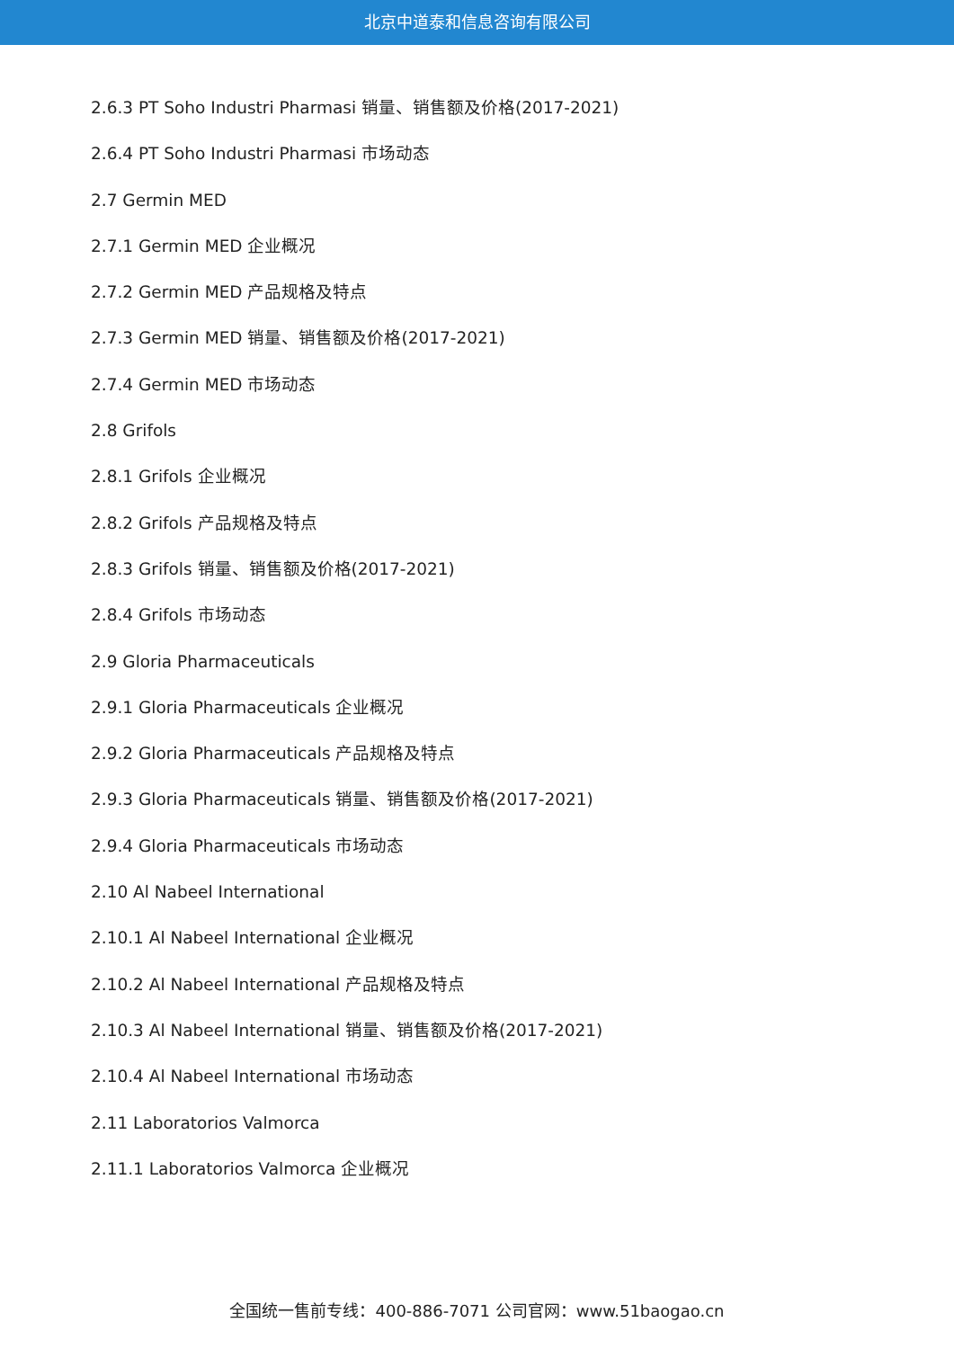北京中道泰和信息咨询有限公司
2.6.3 PT Soho Industri Pharmasi 销量、销售额及价格(2017-2021)
2.6.4 PT Soho Industri Pharmasi 市场动态
2.7 Germin MED
2.7.1 Germin MED 企业概况
2.7.2 Germin MED 产品规格及特点
2.7.3 Germin MED 销量、销售额及价格(2017-2021)
2.7.4 Germin MED 市场动态
2.8 Grifols
2.8.1 Grifols 企业概况
2.8.2 Grifols 产品规格及特点
2.8.3 Grifols 销量、销售额及价格(2017-2021)
2.8.4 Grifols 市场动态
2.9 Gloria Pharmaceuticals
2.9.1 Gloria Pharmaceuticals 企业概况
2.9.2 Gloria Pharmaceuticals 产品规格及特点
2.9.3 Gloria Pharmaceuticals 销量、销售额及价格(2017-2021)
2.9.4 Gloria Pharmaceuticals 市场动态
2.10 Al Nabeel International
2.10.1 Al Nabeel International 企业概况
2.10.2 Al Nabeel International 产品规格及特点
2.10.3 Al Nabeel International 销量、销售额及价格(2017-2021)
2.10.4 Al Nabeel International 市场动态
2.11 Laboratorios Valmorca
2.11.1 Laboratorios Valmorca 企业概况
全国统一售前专线：400-886-7071 公司官网：www.51baogao.cn